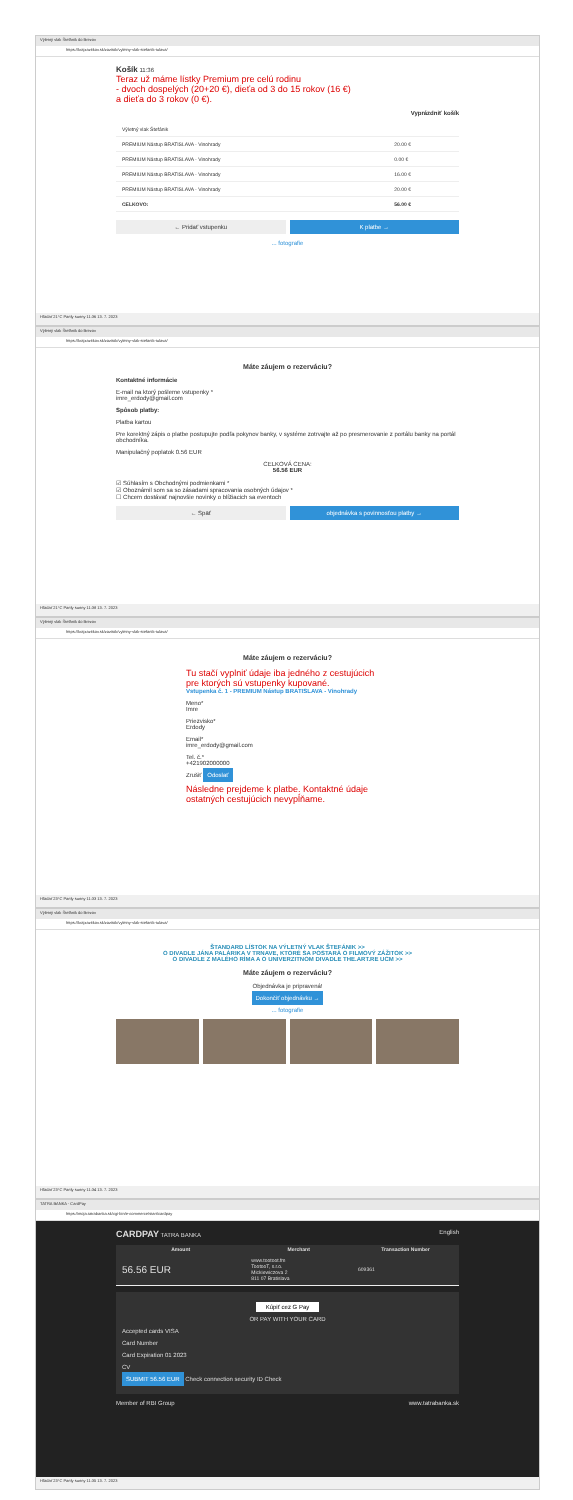Výletný vlak Štefánik do Brezov
https://krajzazitkov.sk/zazitok/vyletny-vlak-stefanik-tulava/
Košík 11:36
Teraz už máme lístky Premium pre celú rodinu
- dvoch dospelých (20+20 €), dieťa od 3 do 15 rokov (16 €)
a dieťa do 3 rokov (0 €).
Vyprázdniť košík
| Výletný vlak Štefánik | |
| PREMIUM Nástup BRATISLAVA - Vinohrady | 20.00 € |
| PREMIUM Nástup BRATISLAVA - Vinohrady | 0.00 € |
| PREMIUM Nástup BRATISLAVA - Vinohrady | 16.00 € |
| PREMIUM Nástup BRATISLAVA - Vinohrady | 20.00 € |
| CELKOVO: | 56.00 € |
← Pridať vstupenku K platbe →
... fotografie
Hľadať 21°C Partly sunny 11:36 13. 7. 2023
Výletný vlak Štefánik do Brezov
https://krajzazitkov.sk/zazitok/vyletny-vlak-stefanik-tulava/
Máte záujem o rezerváciu?
Kontaktné informácie
E-mail na ktorý pošleme vstupenky *
imre_erdody@gmail.com
Spôsob platby:
Platba kartou
Pre korektný zápis o platbe postupujte podľa pokynov banky, v systéme zotrvajte až po presmerovanie z portálu banky na portál obchodníka.
Manipulačný poplatok 0.56 EUR
CELKOVÁ CENA:
56.56 EUR
☑ Súhlasím s Obchodnými podmienkami *
☑ Oboznámil som sa so zásadami spracovania osobných údajov *
☐ Chcem dostávať najnovšie novinky o blížiacich sa eventoch
← Späť objednávka s povinnosťou platby →
Hľadať 21°C Partly sunny 11:38 13. 7. 2023
Výletný vlak Štefánik do Brezov
https://krajzazitkov.sk/zazitok/vyletny-vlak-stefanik-tulava/
Máte záujem o rezerváciu?
Tu stačí vyplniť údaje iba jedného z cestujúcich pre ktorých sú vstupenky kupované.
Vstupenka č. 1 - PREMIUM Nástup BRATISLAVA - Vinohrady
Meno*
Imre
Priezvisko*
Erdody
Email*
imre_erdody@gmail.com
Tel. č.*
+421902000000
Zrušiť Odoslať
Následne prejdeme k platbe. Kontaktné údaje ostatných cestujúcich nevypĺňame.
Hľadať 23°C Partly sunny 11:33 13. 7. 2023
Výletný vlak Štefánik do Brezov
https://krajzazitkov.sk/zazitok/vyletny-vlak-stefanik-tulava/
ŠTANDARD LÍSTOK NA VÝLETNÝ VLAK ŠTEFÁNIK >>
O DIVADLE JÁNA PALÁRIKA V TRNAVE, KTORÉ SA POSTARÁ O FILMOVÝ ZÁŽITOK >>
O DIVADLE Z MALÉHO RÍMA A O UNIVERZITNOM DIVADLE THE.ART.RE UCM >>
Máte záujem o rezerváciu?
Objednávka je pripravená!
Dokončiť objednávku →
... fotografie
Hľadať 23°C Partly sunny 11:34 13. 7. 2023
TATRA BANKA - CardPay
https://moja.tatrabanka.sk/cgi-bin/e-commerce/start/cardpay
CARDPAY TATRA BANKA English
| Amount | Merchant | Transaction Number |
| --- | --- | --- |
| 56.56 EUR | www.tootoot.fm TootooT, s.r.o. Mickiewiczova 2 811 07 Bratislava | 609361 |
Kúpiť cez G Pay
OR PAY WITH YOUR CARD
Accepted cards VISA
Card Number
Card Expiration 01 2023
CV
SUBMIT 56.56 EUR Check connection security ID Check
Member of RBI Group www.tatrabanka.sk
Hľadať 23°C Partly sunny 11:35 13. 7. 2023